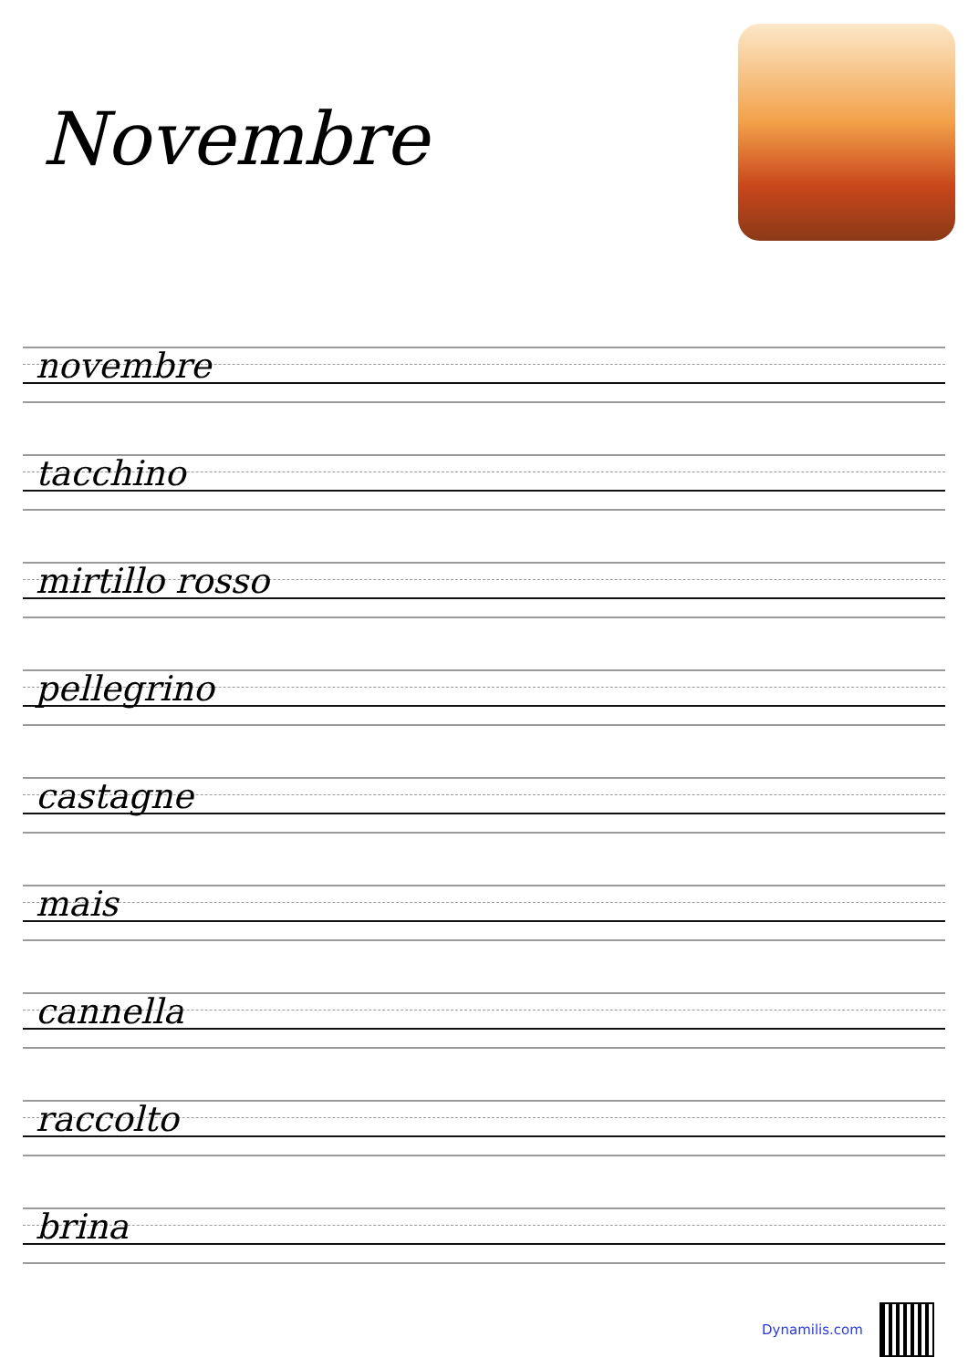Novembre
novembre
tacchino
mirtillo rosso
pellegrino
castagne
mais
cannella
raccolto
brina
Dynamilis.com